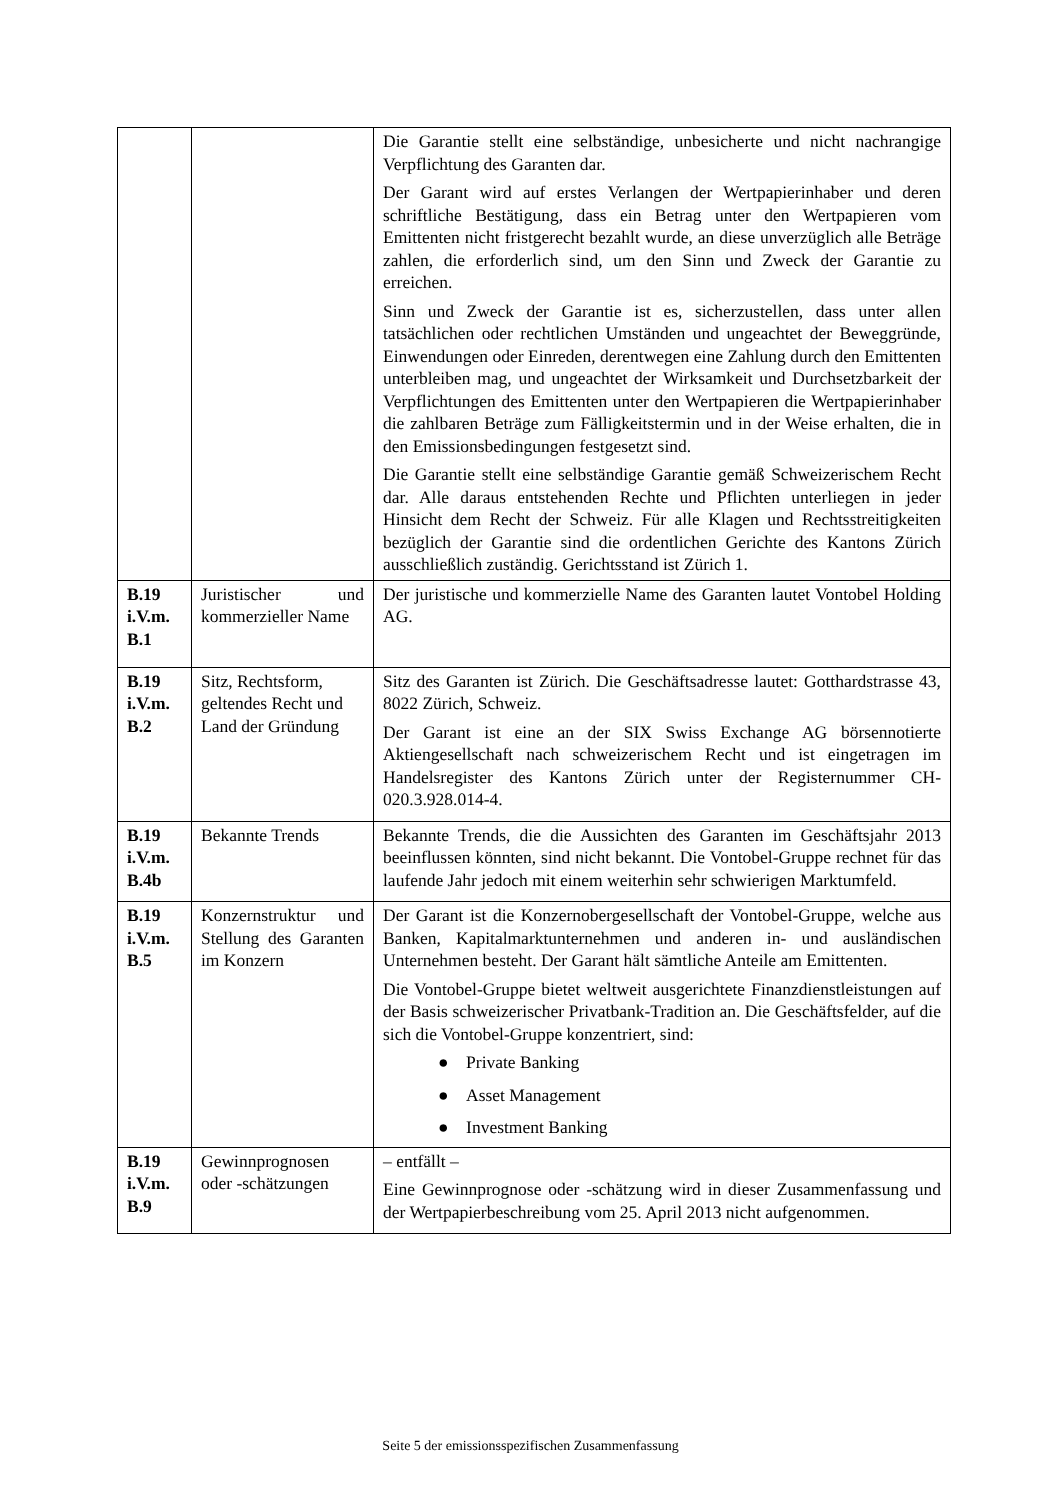| | | Die Garantie stellt eine selbständige, unbesicherte und nicht nachrangige Verpflichtung des Garanten dar. Der Garant wird auf erstes Verlangen der Wertpapierinhaber und deren schriftliche Bestätigung, dass ein Betrag unter den Wertpapieren vom Emittenten nicht fristgerecht bezahlt wurde, an diese unverzüglich alle Beträge zahlen, die erforderlich sind, um den Sinn und Zweck der Garantie zu erreichen. Sinn und Zweck der Garantie ist es, sicherzustellen, dass unter allen tatsächlichen oder rechtlichen Umständen und ungeachtet der Beweggründe, Einwendungen oder Einreden, derentwegen eine Zahlung durch den Emittenten unterbleiben mag, und ungeachtet der Wirksamkeit und Durchsetzbarkeit der Verpflichtungen des Emittenten unter den Wertpapieren die Wertpapierinhaber die zahlbaren Beträge zum Fälligkeitstermin und in der Weise erhalten, die in den Emissionsbedingungen festgesetzt sind. Die Garantie stellt eine selbständige Garantie gemäß Schweizerischem Recht dar. Alle daraus entstehenden Rechte und Pflichten unterliegen in jeder Hinsicht dem Recht der Schweiz. Für alle Klagen und Rechtsstreitigkeiten bezüglich der Garantie sind die ordentlichen Gerichte des Kantons Zürich ausschließlich zuständig. Gerichtsstand ist Zürich 1. |
| B.19 i.V.m. B.1 | Juristischer und kommerzieller Name | Der juristische und kommerzielle Name des Garanten lautet Vontobel Holding AG. |
| B.19 i.V.m. B.2 | Sitz, Rechtsform, geltendes Recht und Land der Gründung | Sitz des Garanten ist Zürich. Die Geschäftsadresse lautet: Gotthardstrasse 43, 8022 Zürich, Schweiz. Der Garant ist eine an der SIX Swiss Exchange AG börsennotierte Aktiengesellschaft nach schweizerischem Recht und ist eingetragen im Handelsregister des Kantons Zürich unter der Registernummer CH-020.3.928.014-4. |
| B.19 i.V.m. B.4b | Bekannte Trends | Bekannte Trends, die die Aussichten des Garanten im Geschäftsjahr 2013 beeinflussen könnten, sind nicht bekannt. Die Vontobel-Gruppe rechnet für das laufende Jahr jedoch mit einem weiterhin sehr schwierigen Marktumfeld. |
| B.19 i.V.m. B.5 | Konzernstruktur und Stellung des Garanten im Konzern | Der Garant ist die Konzernobergesellschaft der Vontobel-Gruppe, welche aus Banken, Kapitalmarktunternehmen und anderen in- und ausländischen Unternehmen besteht. Der Garant hält sämtliche Anteile am Emittenten. Die Vontobel-Gruppe bietet weltweit ausgerichtete Finanzdienstleistungen auf der Basis schweizerischer Privatbank-Tradition an. Die Geschäftsfelder, auf die sich die Vontobel-Gruppe konzentriert, sind: ● Private Banking ● Asset Management ● Investment Banking |
| B.19 i.V.m. B.9 | Gewinnprognosen oder -schätzungen | – entfällt – Eine Gewinnprognose oder -schätzung wird in dieser Zusammenfassung und der Wertpapierbeschreibung vom 25. April 2013 nicht aufgenommen. |
Seite 5 der emissionsspezifischen Zusammenfassung